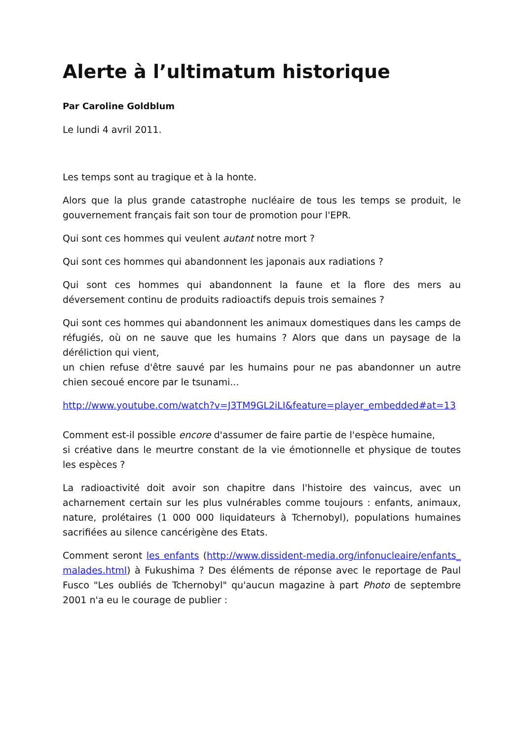Alerte à l’ultimatum historique
Par Caroline Goldblum
Le lundi 4 avril 2011.
Les temps sont au tragique et à la honte.
Alors que la plus grande catastrophe nucléaire de tous les temps se produit, le gouvernement français fait son tour de promotion pour l'EPR.
Qui sont ces hommes qui veulent autant notre mort ?
Qui sont ces hommes qui abandonnent les japonais aux radiations ?
Qui sont ces hommes qui abandonnent la faune et la flore des mers au déversement continu de produits radioactifs depuis trois semaines ?
Qui sont ces hommes qui abandonnent les animaux domestiques dans les camps de réfugiés, où on ne sauve que les humains ? Alors que dans un paysage de la déréliction qui vient,
un chien refuse d'être sauvé par les humains pour ne pas abandonner un autre chien secoué encore par le tsunami...
http://www.youtube.com/watch?v=J3TM9GL2iLI&feature=player_embedded#at=13
Comment est-il possible encore d'assumer de faire partie de l'espèce humaine,
si créative dans le meurtre constant de la vie émotionnelle et physique de toutes les espèces ?
La radioactivité doit avoir son chapitre dans l'histoire des vaincus, avec un acharnement certain sur les plus vulnérables comme toujours : enfants, animaux, nature, prolétaires (1 000 000 liquidateurs à Tchernobyl), populations humaines sacrifiées au silence cancérigène des Etats.
Comment seront les enfants (http://www.dissident-media.org/infonucleaire/enfants_malades.html) à Fukushima ? Des éléments de réponse avec le reportage de Paul Fusco "Les oubliés de Tchernobyl" qu'aucun magazine à part Photo de septembre 2001 n'a eu le courage de publier :